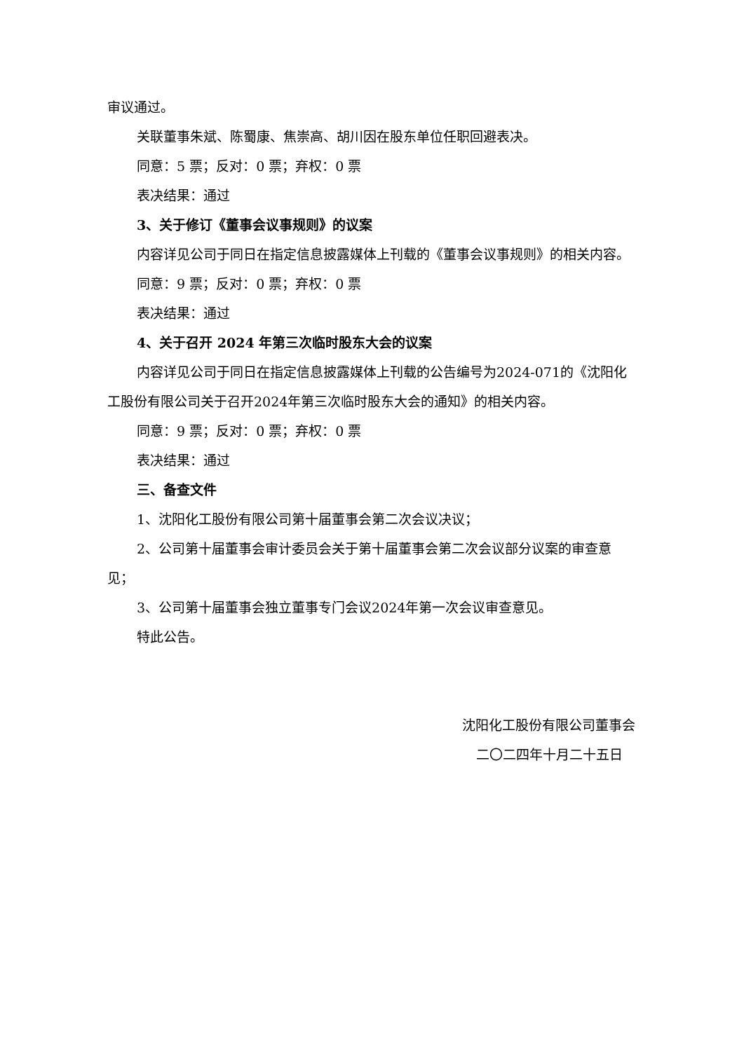审议通过。
关联董事朱斌、陈蜀康、焦崇高、胡川因在股东单位任职回避表决。
同意：5 票；反对：0 票；弃权：0 票
表决结果：通过
3、关于修订《董事会议事规则》的议案
内容详见公司于同日在指定信息披露媒体上刊载的《董事会议事规则》的相关内容。
同意：9 票；反对：0 票；弃权：0 票
表决结果：通过
4、关于召开 2024 年第三次临时股东大会的议案
内容详见公司于同日在指定信息披露媒体上刊载的公告编号为2024-071的《沈阳化工股份有限公司关于召开2024年第三次临时股东大会的通知》的相关内容。
同意：9 票；反对：0 票；弃权：0 票
表决结果：通过
三、备查文件
1、沈阳化工股份有限公司第十届董事会第二次会议决议；
2、公司第十届董事会审计委员会关于第十届董事会第二次会议部分议案的审查意见；
3、公司第十届董事会独立董事专门会议2024年第一次会议审查意见。
特此公告。
沈阳化工股份有限公司董事会
二〇二四年十月二十五日